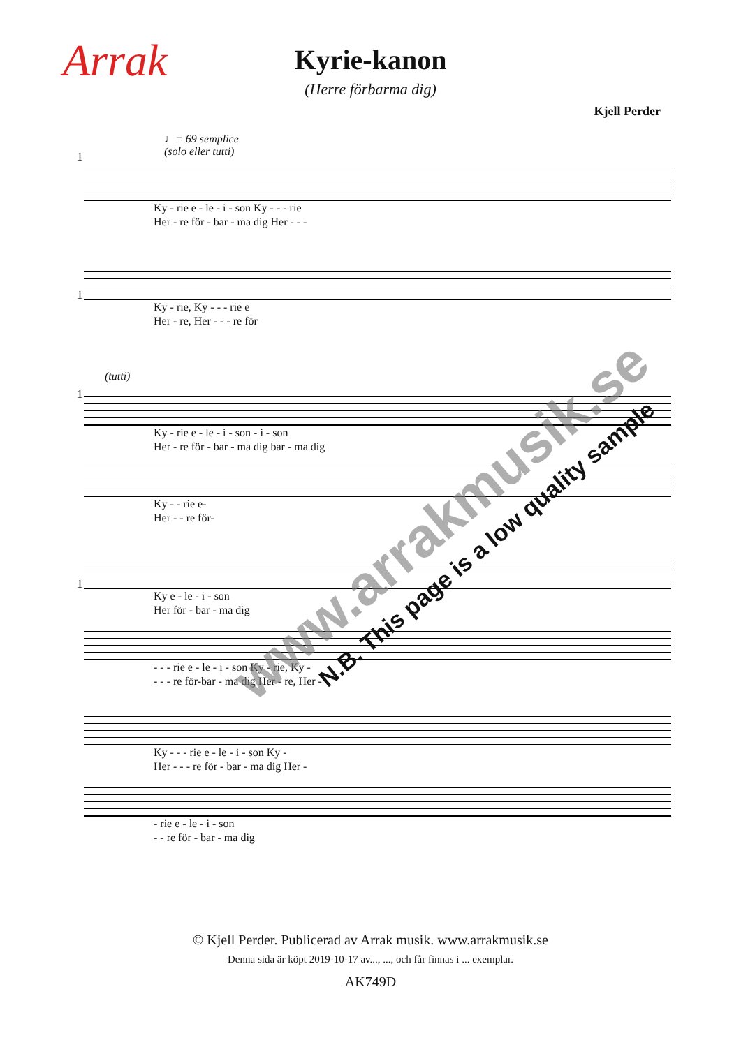Arrak
Kyrie-kanon
(Herre förbarma dig)
Kjell Perder
♩= 69 semplice
(solo eller tutti)
1
Ky - rie e - le - i - son Ky - - - rie
Her - re för - bar - ma dig Her - - -
1
Ky - rie, Ky - - - rie e
Her - re, Her - - - re för
(tutti)
1
Ky - rie e - le - i - son - i - son
Her - re för - bar - ma dig bar - ma dig
Ky - - rie e-
Her - - re för-
1
Ky e - le - i - son
Her för - bar - ma dig
- - - rie e - le - i - son Ky - rie, Ky -
- - - re för-bar - ma dig Her - re, Her -
Ky - - - rie e - le - i - son Ky -
Her - - - re för - bar - ma dig Her -
- rie e - le - i - son
- - re för - bar - ma dig
www.arrakmusik.se
N.B. This page is a low quality sample
© Kjell Perder. Publicerad av Arrak musik. www.arrakmusik.se
Denna sida är köpt 2019-10-17 av..., ..., och får finnas i ... exemplar.
AK749D